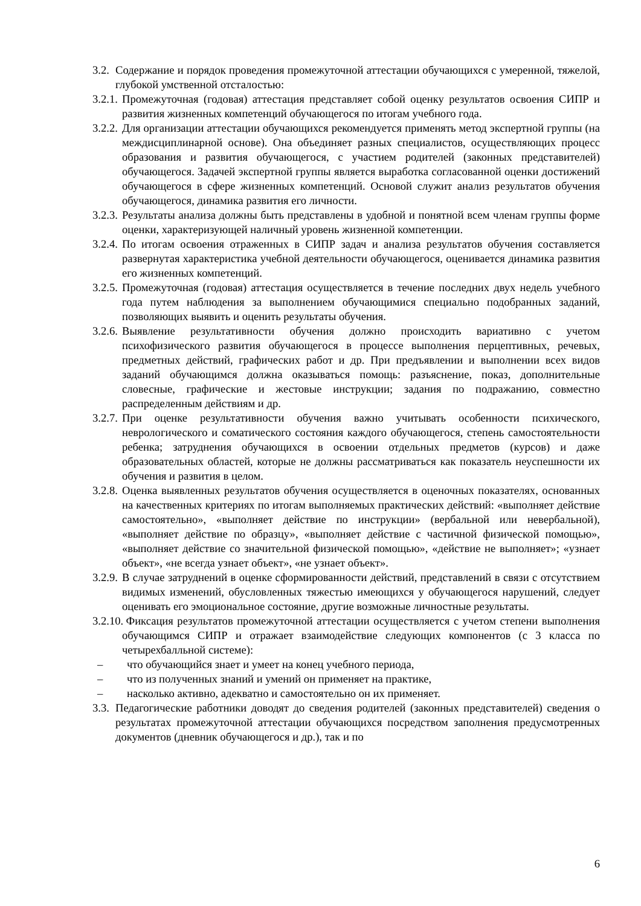3.2. Содержание и порядок проведения промежуточной аттестации обучающихся с умеренной, тяжелой, глубокой умственной отсталостью:
3.2.1. Промежуточная (годовая) аттестация представляет собой оценку результатов освоения СИПР и развития жизненных компетенций обучающегося по итогам учебного года.
3.2.2. Для организации аттестации обучающихся рекомендуется применять метод экспертной группы (на междисциплинарной основе). Она объединяет разных специалистов, осуществляющих процесс образования и развития обучающегося, с участием родителей (законных представителей) обучающегося. Задачей экспертной группы является выработка согласованной оценки достижений обучающегося в сфере жизненных компетенций. Основой служит анализ результатов обучения обучающегося, динамика развития его личности.
3.2.3. Результаты анализа должны быть представлены в удобной и понятной всем членам группы форме оценки, характеризующей наличный уровень жизненной компетенции.
3.2.4. По итогам освоения отраженных в СИПР задач и анализа результатов обучения составляется развернутая характеристика учебной деятельности обучающегося, оценивается динамика развития его жизненных компетенций.
3.2.5. Промежуточная (годовая) аттестация осуществляется в течение последних двух недель учебного года путем наблюдения за выполнением обучающимися специально подобранных заданий, позволяющих выявить и оценить результаты обучения.
3.2.6. Выявление результативности обучения должно происходить вариативно с учетом психофизического развития обучающегося в процессе выполнения перцептивных, речевых, предметных действий, графических работ и др. При предъявлении и выполнении всех видов заданий обучающимся должна оказываться помощь: разъяснение, показ, дополнительные словесные, графические и жестовые инструкции; задания по подражанию, совместно распределенным действиям и др.
3.2.7. При оценке результативности обучения важно учитывать особенности психического, неврологического и соматического состояния каждого обучающегося, степень самостоятельности ребенка; затруднения обучающихся в освоении отдельных предметов (курсов) и даже образовательных областей, которые не должны рассматриваться как показатель неуспешности их обучения и развития в целом.
3.2.8. Оценка выявленных результатов обучения осуществляется в оценочных показателях, основанных на качественных критериях по итогам выполняемых практических действий: «выполняет действие самостоятельно», «выполняет действие по инструкции» (вербальной или невербальной), «выполняет действие по образцу», «выполняет действие с частичной физической помощью», «выполняет действие со значительной физической помощью», «действие не выполняет»; «узнает объект», «не всегда узнает объект», «не узнает объект».
3.2.9. В случае затруднений в оценке сформированности действий, представлений в связи с отсутствием видимых изменений, обусловленных тяжестью имеющихся у обучающегося нарушений, следует оценивать его эмоциональное состояние, другие возможные личностные результаты.
3.2.10. Фиксация результатов промежуточной аттестации осуществляется с учетом степени выполнения обучающимся СИПР и отражает взаимодействие следующих компонентов (с 3 класса по четырехбалльной системе):
– что обучающийся знает и умеет на конец учебного периода,
– что из полученных знаний и умений он применяет на практике,
– насколько активно, адекватно и самостоятельно он их применяет.
3.3. Педагогические работники доводят до сведения родителей (законных представителей) сведения о результатах промежуточной аттестации обучающихся посредством заполнения предусмотренных документов (дневник обучающегося и др.), так и по
6